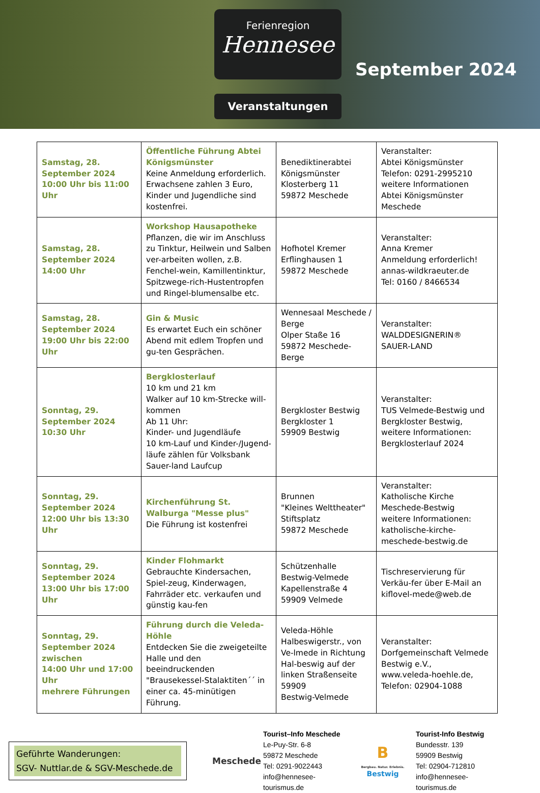Ferienregion
Hennesee
Veranstaltungen
September 2024
| Samstag, 28. September 2024 10:00 Uhr bis 11:00 Uhr | Öffentliche Führung Abtei Königsmünster Keine Anmeldung erforderlich. Erwachsene zahlen 3 Euro, Kinder und Jugendliche sind kostenfrei. | Benediktinerabtei Königsmünster Klosterberg 11 59872 Meschede | Veranstalter: Abtei Königsmünster Telefon: 0291-2995210 weitere Informationen Abtei Königsmünster Meschede |
| Samstag, 28. September 2024 14:00 Uhr | Workshop Hausapotheke Pflanzen, die wir im Anschluss zu Tinktur, Heilwein und Salben ver-arbeiten wollen, z.B. Fenchel-wein, Kamillentinktur, Spitzwege-rich-Hustentropfen und Ringel-blumensalbe etc. | Hofhotel Kremer Erflinghausen 1 59872 Meschede | Veranstalter: Anna Kremer Anmeldung erforderlich! annas-wildkraeuter.de Tel: 0160 / 8466534 |
| Samstag, 28. September 2024 19:00 Uhr bis 22:00 Uhr | Gin & Music Es erwartet Euch ein schöner Abend mit edlem Tropfen und gu-ten Gesprächen. | Wennesaal Meschede / Berge Olper Staße 16 59872 Meschede-Berge | Veranstalter: WALDDESIGNERIN® SAUER-LAND |
| Sonntag, 29. September 2024 10:30 Uhr | Bergklosterlauf 10 km und 21 km Walker auf 10 km-Strecke will-kommen Ab 11 Uhr: Kinder- und Jugendläufe 10 km-Lauf und Kinder-/Jugend-läufe zählen für Volksbank Sauer-land Laufcup | Bergkloster Bestwig Bergkloster 1 59909 Bestwig | Veranstalter: TUS Velmede-Bestwig und Bergkloster Bestwig, weitere Informationen: Bergklosterlauf 2024 |
| Sonntag, 29. September 2024 12:00 Uhr bis 13:30 Uhr | Kirchenführung St. Walburga "Messe plus" Die Führung ist kostenfrei | Brunnen "Kleines Welttheater" Stiftsplatz 59872 Meschede | Veranstalter: Katholische Kirche Meschede-Bestwig weitere Informationen: katholische-kirche-meschede-bestwig.de |
| Sonntag, 29. September 2024 13:00 Uhr bis 17:00 Uhr | Kinder Flohmarkt Gebrauchte Kindersachen, Spiel-zeug, Kinderwagen, Fahrräder etc. verkaufen und günstig kau-fen | Schützenhalle Bestwig-Velmede Kapellenstraße 4 59909 Velmede | Tischreservierung für Verkäu-fer über E-Mail an kiflovel-mede@web.de |
| Sonntag, 29. September 2024 zwischen 14:00 Uhr und 17:00 Uhr mehrere Führungen | Führung durch die Veleda-Höhle Entdecken Sie die zweigeteilte Halle und den beeindruckenden "Brausekessel-Stalaktiten´´ in einer ca. 45-minütigen Führung. | Veleda-Höhle Halbeswigerstr., von Ve-lmede in Richtung Hal-beswig auf der linken Straßenseite 59909 Bestwig-Velmede | Veranstalter: Dorfgemeinschaft Velmede Bestwig e.V., www.veleda-hoehle.de, Telefon: 02904-1088 |
Geführte Wanderungen:
SGV- Nuttlar.de & SGV-Meschede.de
Meschede
Tourist–Info Meschede
Le-Puy-Str. 6-8
59872 Meschede
Tel: 0291-9022443
info@hennesee-tourismus.de
B
Bergbau. Natur. Erlebnis.
Bestwig
Tourist-Info Bestwig
Bundesstr. 139
59909 Bestwig
Tel: 02904-712810
info@hennesee-tourismus.de